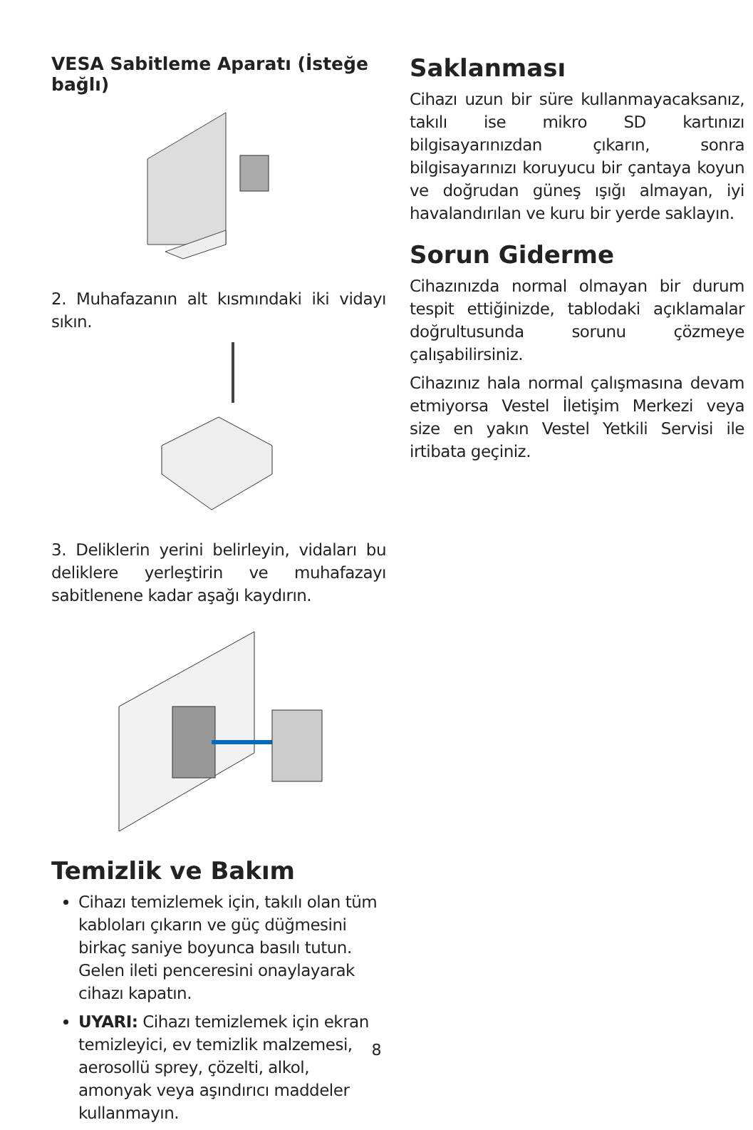VESA Sabitleme Aparatı (İsteğe bağlı)
2. Muhafazanın alt kısmındaki iki vidayı sıkın.
3. Deliklerin yerini belirleyin, vidaları bu deliklere yerleştirin ve muhafazayı sabitlenene kadar aşağı kaydırın.
Temizlik ve Bakım
Cihazı temizlemek için, takılı olan tüm kabloları çıkarın ve güç düğmesini birkaç saniye boyunca basılı tutun. Gelen ileti penceresini onaylayarak cihazı kapatın.
UYARI: Cihazı temizlemek için ekran temizleyici, ev temizlik malzemesi, aerosollü sprey, çözelti, alkol, amonyak veya aşındırıcı maddeler kullanmayın.
Saklanması
Cihazı uzun bir süre kullanmayacaksanız, takılı ise mikro SD kartınızı bilgisayarınızdan çıkarın, sonra bilgisayarınızı koruyucu bir çantaya koyun ve doğrudan güneş ışığı almayan, iyi havalandırılan ve kuru bir yerde saklayın.
Sorun Giderme
Cihazınızda normal olmayan bir durum tespit ettiğinizde, tablodaki açıklamalar doğrultusunda sorunu çözmeye çalışabilirsiniz.
Cihazınız hala normal çalışmasına devam etmiyorsa Vestel İletişim Merkezi veya size en yakın Vestel Yetkili Servisi ile irtibata geçiniz.
8